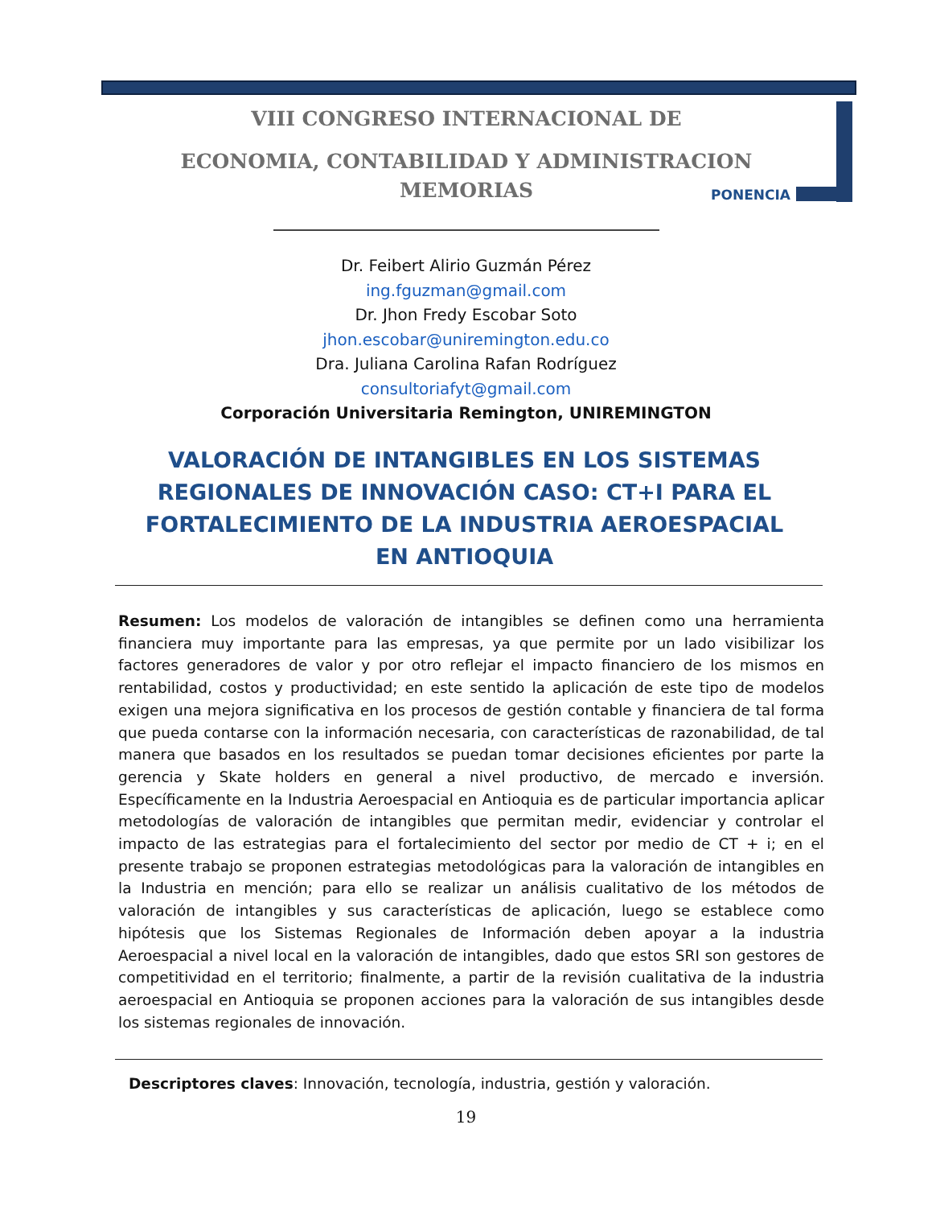VIII CONGRESO INTERNACIONAL DE
ECONOMIA, CONTABILIDAD Y ADMINISTRACION
MEMORIAS
PONENCIA
Dr. Feibert Alirio Guzmán Pérez
ing.fguzman@gmail.com
Dr. Jhon Fredy Escobar Soto
jhon.escobar@uniremington.edu.co
Dra. Juliana Carolina Rafan Rodríguez
consultoriafyt@gmail.com
Corporación Universitaria Remington, UNIREMINGTON
VALORACIÓN DE INTANGIBLES EN LOS SISTEMAS REGIONALES DE INNOVACIÓN CASO: CT+I PARA EL FORTALECIMIENTO DE LA INDUSTRIA AEROESPACIAL EN ANTIOQUIA
Resumen: Los modelos de valoración de intangibles se definen como una herramienta financiera muy importante para las empresas, ya que permite por un lado visibilizar los factores generadores de valor y por otro reflejar el impacto financiero de los mismos en rentabilidad, costos y productividad; en este sentido la aplicación de este tipo de modelos exigen una mejora significativa en los procesos de gestión contable y financiera de tal forma que pueda contarse con la información necesaria, con características de razonabilidad, de tal manera que basados en los resultados se puedan tomar decisiones eficientes por parte la gerencia y Skate holders en general a nivel productivo, de mercado e inversión. Específicamente en la Industria Aeroespacial en Antioquia es de particular importancia aplicar metodologías de valoración de intangibles que permitan medir, evidenciar y controlar el impacto de las estrategias para el fortalecimiento del sector por medio de CT + i; en el presente trabajo se proponen estrategias metodológicas para la valoración de intangibles en la Industria en mención; para ello se realizar un análisis cualitativo de los métodos de valoración de intangibles y sus características de aplicación, luego se establece como hipótesis que los Sistemas Regionales de Información deben apoyar a la industria Aeroespacial a nivel local en la valoración de intangibles, dado que estos SRI son gestores de competitividad en el territorio; finalmente, a partir de la revisión cualitativa de la industria aeroespacial en Antioquia se proponen acciones para la valoración de sus intangibles desde los sistemas regionales de innovación.
Descriptores claves: Innovación, tecnología, industria, gestión y valoración.
19